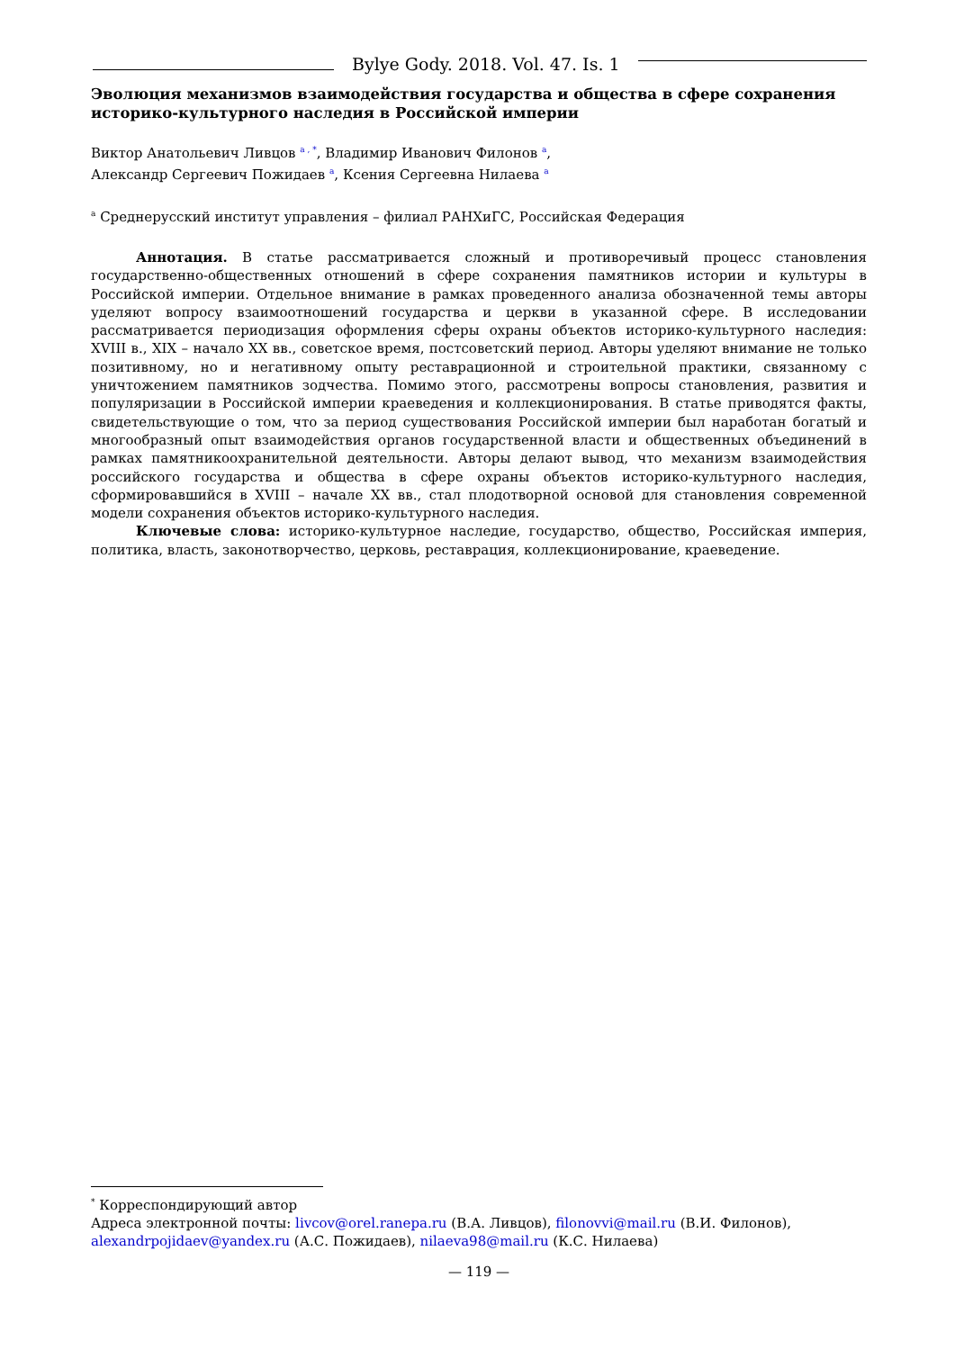Bylye Gody. 2018. Vol. 47. Is. 1
Эволюция механизмов взаимодействия государства и общества в сфере сохранения историко-культурного наследия в Российской империи
Виктор Анатольевич Ливцов <sup>a , *</sup>, Владимир Иванович Филонов <sup>a</sup>,
Александр Сергеевич Пожидаев <sup>a</sup>, Ксения Сергеевна Нилаева <sup>a</sup>
<sup>a</sup> Среднерусский институт управления – филиал РАНХиГС, Российская Федерация
Аннотация. В статье рассматривается сложный и противоречивый процесс становления государственно-общественных отношений в сфере сохранения памятников истории и культуры в Российской империи. Отдельное внимание в рамках проведенного анализа обозначенной темы авторы уделяют вопросу взаимоотношений государства и церкви в указанной сфере. В исследовании рассматривается периодизация оформления сферы охраны объектов историко-культурного наследия: XVIII в., XIX – начало XX вв., советское время, постсоветский период. Авторы уделяют внимание не только позитивному, но и негативному опыту реставрационной и строительной практики, связанному с уничтожением памятников зодчества. Помимо этого, рассмотрены вопросы становления, развития и популяризации в Российской империи краеведения и коллекционирования. В статье приводятся факты, свидетельствующие о том, что за период существования Российской империи был наработан богатый и многообразный опыт взаимодействия органов государственной власти и общественных объединений в рамках памятникоохранительной деятельности. Авторы делают вывод, что механизм взаимодействия российского государства и общества в сфере охраны объектов историко-культурного наследия, сформировавшийся в XVIII – начале XX вв., стал плодотворной основой для становления современной модели сохранения объектов историко-культурного наследия.
Ключевые слова: историко-культурное наследие, государство, общество, Российская империя, политика, власть, законотворчество, церковь, реставрация, коллекционирование, краеведение.
<sup>*</sup> Корреспондирующий автор
Адреса электронной почты: livcov@orel.ranepa.ru (В.А. Ливцов), filonovvi@mail.ru (В.И. Филонов), alexandrpojidaev@yandex.ru (А.С. Пожидаев), nilaeva98@mail.ru (К.С. Нилаева)
— 119 —